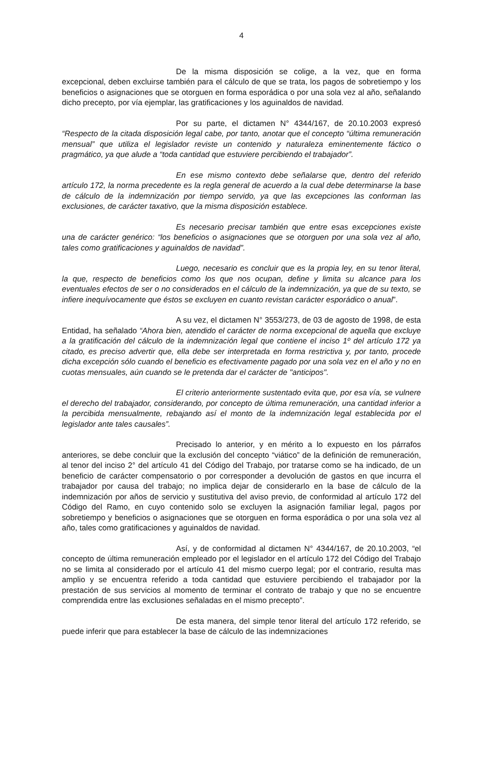4
De la misma disposición se colige, a la vez, que en forma excepcional, deben excluirse también para el cálculo de que se trata, los pagos de sobretiempo y los beneficios o asignaciones que se otorguen en forma esporádica o por una sola vez al año, señalando dicho precepto, por vía ejemplar, las gratificaciones y los aguinaldos de navidad.
Por su parte, el dictamen N° 4344/167, de 20.10.2003 expresó “Respecto de la citada disposición legal cabe, por tanto, anotar que el concepto “última remuneración mensual” que utiliza el legislador reviste un contenido y naturaleza eminentemente fáctico o pragmático, ya que alude a “toda cantidad que estuviere percibiendo el trabajador”.
En ese mismo contexto debe señalarse que, dentro del referido artículo 172, la norma precedente es la regla general de acuerdo a la cual debe determinarse la base de cálculo de la indemnización por tiempo servido, ya que las excepciones las conforman las exclusiones, de carácter taxativo, que la misma disposición establece.
Es necesario precisar también que entre esas excepciones existe una de carácter genérico: “los beneficios o asignaciones que se otorguen por una sola vez al año, tales como gratificaciones y aguinaldos de navidad”.
Luego, necesario es concluir que es la propia ley, en su tenor literal, la que, respecto de beneficios como los que nos ocupan, define y limita su alcance para los eventuales efectos de ser o no considerados en el cálculo de la indemnización, ya que de su texto, se infiere inequívocamente que éstos se excluyen en cuanto revistan carácter esporádico o anual”.
A su vez, el dictamen N° 3553/273, de 03 de agosto de 1998, de esta Entidad, ha señalado “Ahora bien, atendido el carácter de norma excepcional de aquella que excluye a la gratificación del cálculo de la indemnización legal que contiene el inciso 1º del artículo 172 ya citado, es preciso advertir que, ella debe ser interpretada en forma restrictiva y, por tanto, procede dicha excepción sólo cuando el beneficio es efectivamente pagado por una sola vez en el año y no en cuotas mensuales, aún cuando se le pretenda dar el carácter de "anticipos".
El criterio anteriormente sustentado evita que, por esa vía, se vulnere el derecho del trabajador, considerando, por concepto de última remuneración, una cantidad inferior a la percibida mensualmente, rebajando así el monto de la indemnización legal establecida por el legislador ante tales causales”.
Precisado lo anterior, y en mérito a lo expuesto en los párrafos anteriores, se debe concluir que la exclusión del concepto “viático” de la definición de remuneración, al tenor del inciso 2° del artículo 41 del Código del Trabajo, por tratarse como se ha indicado, de un beneficio de carácter compensatorio o por corresponder a devolución de gastos en que incurra el trabajador por causa del trabajo; no implica dejar de considerarlo en la base de cálculo de la indemnización por años de servicio y sustitutiva del aviso previo, de conformidad al artículo 172 del Código del Ramo, en cuyo contenido solo se excluyen la asignación familiar legal, pagos por sobretiempo y beneficios o asignaciones que se otorguen en forma esporádica o por una sola vez al año, tales como gratificaciones y aguinaldos de navidad.
Así, y de conformidad al dictamen N° 4344/167, de 20.10.2003, “el concepto de última remuneración empleado por el legislador en el artículo 172 del Código del Trabajo no se limita al considerado por el artículo 41 del mismo cuerpo legal; por el contrario, resulta mas amplio y se encuentra referido a toda cantidad que estuviere percibiendo el trabajador por la prestación de sus servicios al momento de terminar el contrato de trabajo y que no se encuentre comprendida entre las exclusiones señaladas en el mismo precepto”.
De esta manera, del simple tenor literal del artículo 172 referido, se puede inferir que para establecer la base de cálculo de las indemnizaciones